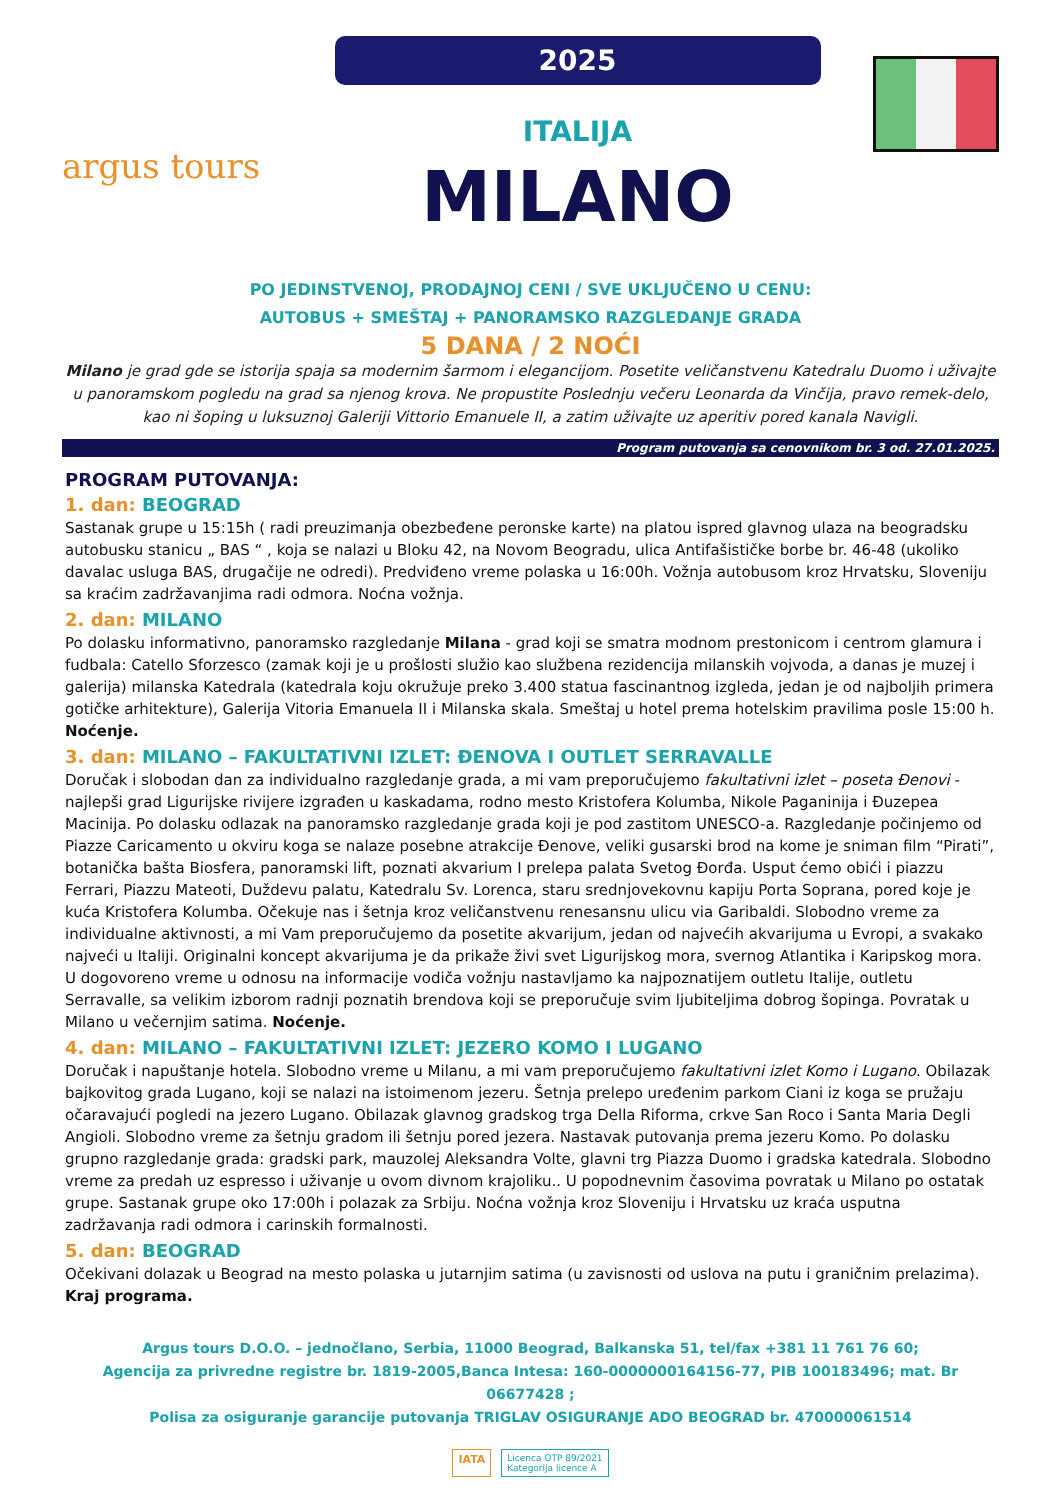argus tours
2025
ITALIJA
MILANO
PO JEDINSTVENOJ, PRODAJNOJ CENI / SVE UKLJUČENO U CENU:
AUTOBUS + SMEŠTAJ + PANORAMSKO RAZGLEDANJE GRADA
5 DANA / 2 NOĆI
Milano je grad gde se istorija spaja sa modernim šarmom i elegancijom. Posetite veličanstvenu Katedralu Duomo i uživajte u panoramskom pogledu na grad sa njenog krova. Ne propustite Poslednju večeru Leonarda da Vinčija, pravo remek-delo, kao ni šoping u luksuznoj Galeriji Vittorio Emanuele II, a zatim uživajte uz aperitiv pored kanala Navigli.
Program putovanja sa cenovnikom br. 3 od. 27.01.2025.
PROGRAM PUTOVANJA:
1. dan: BEOGRAD
Sastanak grupe u 15:15h ( radi preuzimanja obezbeđene peronske karte) na platou ispred glavnog ulaza na beogradsku autobusku stanicu „ BAS “ , koja se nalazi u Bloku 42, na Novom Beogradu, ulica Antifašističke borbe br. 46-48 (ukoliko davalac usluga BAS, drugačije ne odredi). Predviđeno vreme polaska u 16:00h. Vožnja autobusom kroz Hrvatsku, Sloveniju sa kraćim zadržavanjima radi odmora. Noćna vožnja.
2. dan: MILANO
Po dolasku informativno, panoramsko razgledanje Milana - grad koji se smatra modnom prestonicom i centrom glamura i fudbala: Catello Sforzesco (zamak koji je u prošlosti služio kao službena rezidencija milanskih vojvoda, a danas je muzej i galerija) milanska Katedrala (katedrala koju okružuje preko 3.400 statua fascinantnog izgleda, jedan je od najboljih primera gotičke arhitekture), Galerija Vitoria Emanuela II i Milanska skala. Smeštaj u hotel prema hotelskim pravilima posle 15:00 h. Noćenje.
3. dan: MILANO – FAKULTATIVNI IZLET: ĐENOVA I OUTLET SERRAVALLE
Doručak i slobodan dan za individualno razgledanje grada, a mi vam preporučujemo fakultativni izlet – poseta Đenovi - najlepši grad Ligurijske rivijere izgrađen u kaskadama, rodno mesto Kristofera Kolumba, Nikole Paganinija i Đuzepea Macinija. Po dolasku odlazak na panoramsko razgledanje grada koji je pod zastitom UNESCO-a. Razgledanje počinjemo od Piazze Caricamento u okviru koga se nalaze posebne atrakcije Đenove, veliki gusarski brod na kome je sniman film “Pirati”, botanička bašta Biosfera, panoramski lift, poznati akvarium I prelepa palata Svetog Đorđa. Usput ćemo obići i piazzu Ferrari, Piazzu Mateoti, Duždevu palatu, Katedralu Sv. Lorenca, staru srednjovekovnu kapiju Porta Soprana, pored koje je kuća Kristofera Kolumba. Očekuje nas i šetnja kroz veličanstvenu renesansnu ulicu via Garibaldi. Slobodno vreme za individualne aktivnosti, a mi Vam preporučujemo da posetite akvarijum, jedan od najvećih akvarijuma u Evropi, a svakako najveći u Italiji. Originalni koncept akvarijuma je da prikaže živi svet Ligurijskog mora, svernog Atlantika i Karipskog mora. U dogovoreno vreme u odnosu na informacije vodiča vožnju nastavljamo ka najpoznatijem outletu Italije, outletu Serravalle, sa velikim izborom radnji poznatih brendova koji se preporučuje svim ljubiteljima dobrog šopinga. Povratak u Milano u večernjim satima. Noćenje.
4. dan: MILANO – FAKULTATIVNI IZLET: JEZERO KOMO I LUGANO
Doručak i napuštanje hotela. Slobodno vreme u Milanu, a mi vam preporučujemo fakultativni izlet Komo i Lugano. Obilazak bajkovitog grada Lugano, koji se nalazi na istoimenom jezeru. Šetnja prelepo uređenim parkom Ciani iz koga se pružaju očaravajući pogledi na jezero Lugano. Obilazak glavnog gradskog trga Della Riforma, crkve San Roco i Santa Maria Degli Angioli. Slobodno vreme za šetnju gradom ili šetnju pored jezera. Nastavak putovanja prema jezeru Komo. Po dolasku grupno razgledanje grada: gradski park, mauzolej Aleksandra Volte, glavni trg Piazza Duomo i gradska katedrala. Slobodno vreme za predah uz espresso i uživanje u ovom divnom krajoliku.. U popodnevnim časovima povratak u Milano po ostatak grupe. Sastanak grupe oko 17:00h i polazak za Srbiju. Noćna vožnja kroz Sloveniju i Hrvatsku uz kraća usputna zadržavanja radi odmora i carinskih formalnosti.
5. dan: BEOGRAD
Očekivani dolazak u Beograd na mesto polaska u jutarnjim satima (u zavisnosti od uslova na putu i graničnim prelazima). Kraj programa.
Argus tours D.O.O. – jednočlano, Serbia, 11000 Beograd, Balkanska 51, tel/fax +381 11 761 76 60;
Agencija za privredne registre br. 1819-2005,Banca Intesa: 160-0000000164156-77, PIB 100183496; mat. Br 06677428 ;
Polisa za osiguranje garancije putovanja TRIGLAV OSIGURANJE ADO BEOGRAD br. 470000061514
IATA
Licenca OTP 89/2021
Kategorija licence A